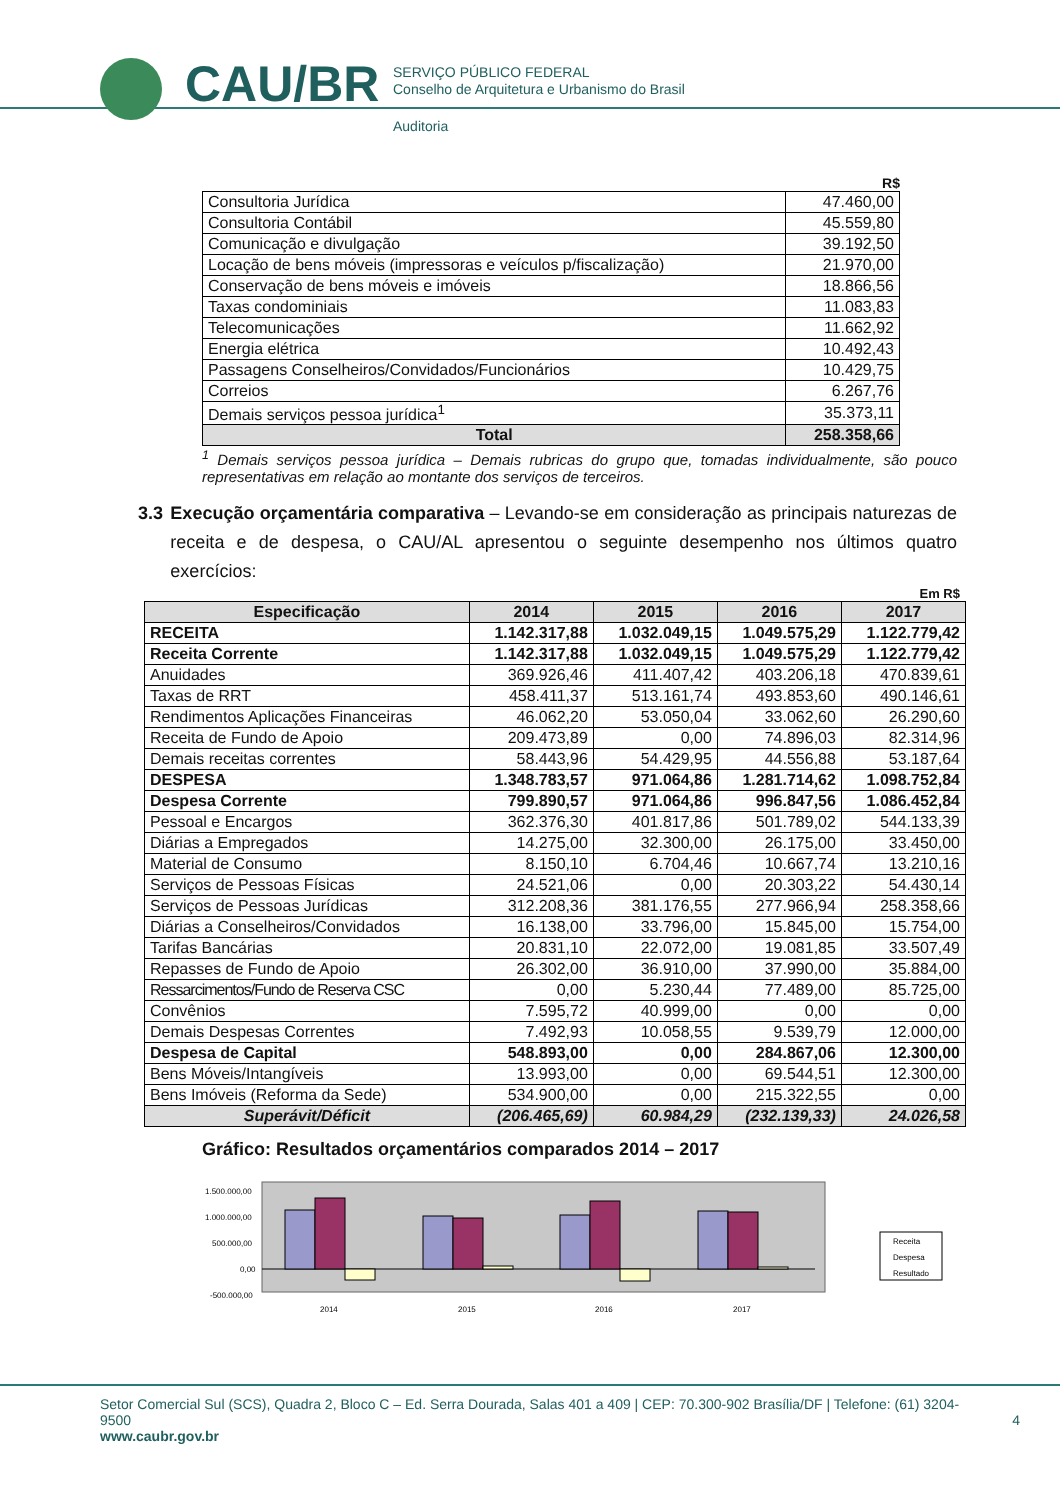CAU/BR
SERVIÇO PÚBLICO FEDERAL
Conselho de Arquitetura e Urbanismo do Brasil
Auditoria
R$
| Consultoria Jurídica | 47.460,00 |
| Consultoria Contábil | 45.559,80 |
| Comunicação e divulgação | 39.192,50 |
| Locação de bens móveis (impressoras e veículos p/fiscalização) | 21.970,00 |
| Conservação de bens móveis e imóveis | 18.866,56 |
| Taxas condominiais | 11.083,83 |
| Telecomunicações | 11.662,92 |
| Energia elétrica | 10.492,43 |
| Passagens Conselheiros/Convidados/Funcionários | 10.429,75 |
| Correios | 6.267,76 |
| Demais serviços pessoa jurídica<sup>1</sup> | 35.373,11 |
| Total | 258.358,66 |
<sup>1</sup> Demais serviços pessoa jurídica – Demais rubricas do grupo que, tomadas individualmente, são pouco representativas em relação ao montante dos serviços de terceiros.
3.3 Execução orçamentária comparativa – Levando-se em consideração as principais naturezas de receita e de despesa, o CAU/AL apresentou o seguinte desempenho nos últimos quatro exercícios:
Em R$
| Especificação | 2014 | 2015 | 2016 | 2017 |
| --- | --- | --- | --- | --- |
| RECEITA | 1.142.317,88 | 1.032.049,15 | 1.049.575,29 | 1.122.779,42 |
| Receita Corrente | 1.142.317,88 | 1.032.049,15 | 1.049.575,29 | 1.122.779,42 |
| Anuidades | 369.926,46 | 411.407,42 | 403.206,18 | 470.839,61 |
| Taxas de RRT | 458.411,37 | 513.161,74 | 493.853,60 | 490.146,61 |
| Rendimentos Aplicações Financeiras | 46.062,20 | 53.050,04 | 33.062,60 | 26.290,60 |
| Receita de Fundo de Apoio | 209.473,89 | 0,00 | 74.896,03 | 82.314,96 |
| Demais receitas correntes | 58.443,96 | 54.429,95 | 44.556,88 | 53.187,64 |
| DESPESA | 1.348.783,57 | 971.064,86 | 1.281.714,62 | 1.098.752,84 |
| Despesa Corrente | 799.890,57 | 971.064,86 | 996.847,56 | 1.086.452,84 |
| Pessoal e Encargos | 362.376,30 | 401.817,86 | 501.789,02 | 544.133,39 |
| Diárias a Empregados | 14.275,00 | 32.300,00 | 26.175,00 | 33.450,00 |
| Material de Consumo | 8.150,10 | 6.704,46 | 10.667,74 | 13.210,16 |
| Serviços de Pessoas Físicas | 24.521,06 | 0,00 | 20.303,22 | 54.430,14 |
| Serviços de Pessoas Jurídicas | 312.208,36 | 381.176,55 | 277.966,94 | 258.358,66 |
| Diárias a Conselheiros/Convidados | 16.138,00 | 33.796,00 | 15.845,00 | 15.754,00 |
| Tarifas Bancárias | 20.831,10 | 22.072,00 | 19.081,85 | 33.507,49 |
| Repasses de Fundo de Apoio | 26.302,00 | 36.910,00 | 37.990,00 | 35.884,00 |
| Ressarcimentos/Fundo de Reserva CSC | 0,00 | 5.230,44 | 77.489,00 | 85.725,00 |
| Convênios | 7.595,72 | 40.999,00 | 0,00 | 0,00 |
| Demais Despesas Correntes | 7.492,93 | 10.058,55 | 9.539,79 | 12.000,00 |
| Despesa de Capital | 548.893,00 | 0,00 | 284.867,06 | 12.300,00 |
| Bens Móveis/Intangíveis | 13.993,00 | 0,00 | 69.544,51 | 12.300,00 |
| Bens Imóveis (Reforma da Sede) | 534.900,00 | 0,00 | 215.322,55 | 0,00 |
| Superávit/Déficit | (206.465,69) | 60.984,29 | (232.139,33) | 24.026,58 |
Gráfico: Resultados orçamentários comparados 2014 – 2017
1.500.000,00
1.000.000,00
500.000,00
0,00
-500.000,00
2014
2015
2016
2017
Receita
Despesa
Resultado
Setor Comercial Sul (SCS), Quadra 2, Bloco C – Ed. Serra Dourada, Salas 401 a 409 | CEP: 70.300-902 Brasília/DF | Telefone: (61) 3204-9500 4
www.caubr.gov.br